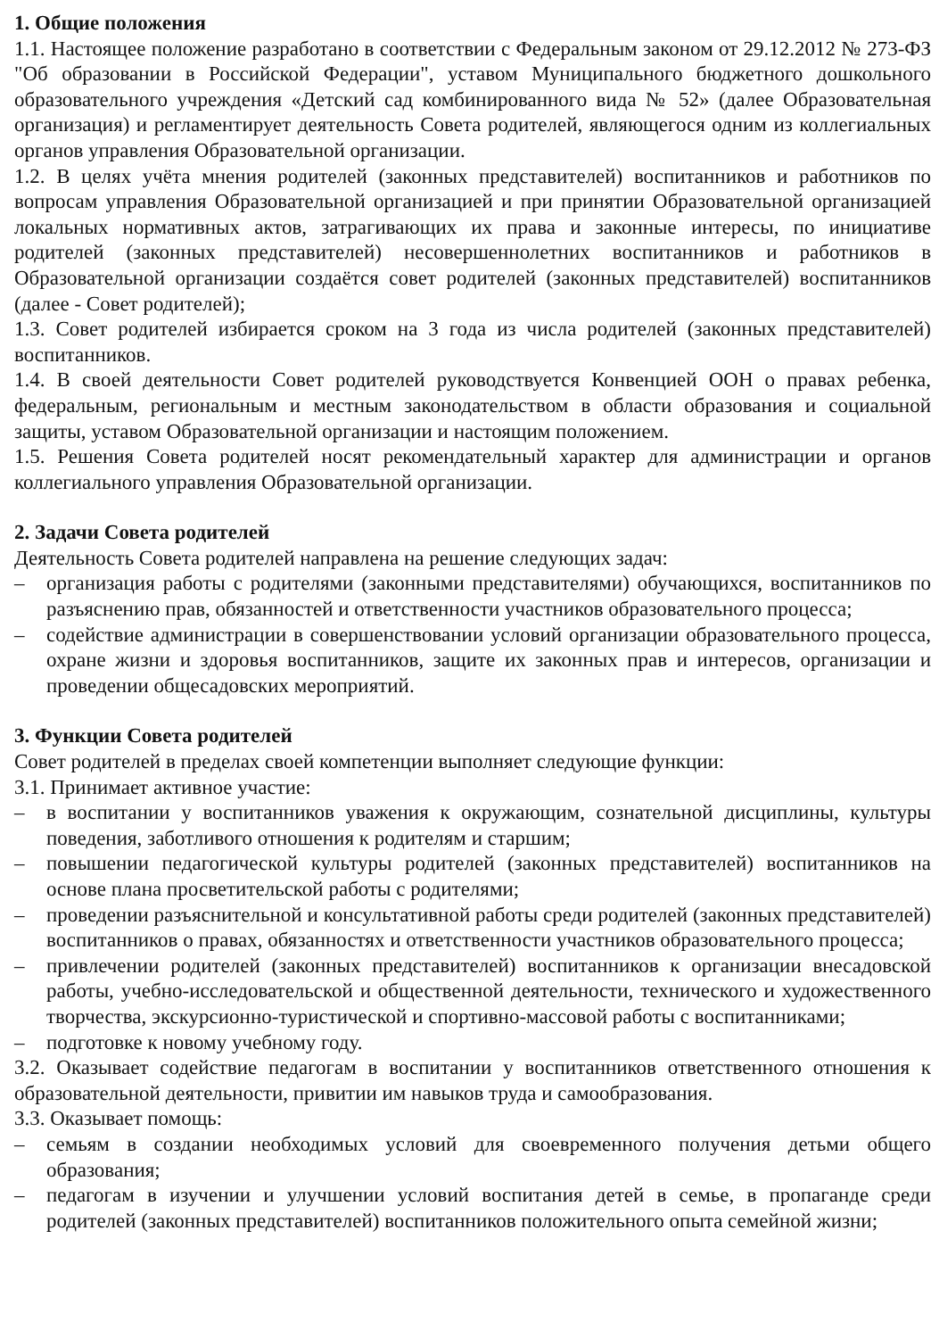1. Общие положения
1.1. Настоящее положение разработано в соответствии с Федеральным законом от 29.12.2012 № 273-ФЗ "Об образовании в Российской Федерации", уставом Муниципального бюджетного дошкольного образовательного учреждения «Детский сад комбинированного вида № 52» (далее Образовательная организация) и регламентирует деятельность Совета родителей, являющегося одним из коллегиальных органов управления Образовательной организации.
1.2. В целях учёта мнения родителей (законных представителей) воспитанников и работников по вопросам управления Образовательной организацией и при принятии Образовательной организацией локальных нормативных актов, затрагивающих их права и законные интересы, по инициативе родителей (законных представителей) несовершеннолетних воспитанников и работников в Образовательной организации создаётся совет родителей (законных представителей) воспитанников (далее - Совет родителей);
1.3. Совет родителей избирается сроком на 3 года из числа родителей (законных представителей) воспитанников.
1.4. В своей деятельности Совет родителей руководствуется Конвенцией ООН о правах ребенка, федеральным, региональным и местным законодательством в области образования и социальной защиты, уставом Образовательной организации и настоящим положением.
1.5. Решения Совета родителей носят рекомендательный характер для администрации и органов коллегиального управления Образовательной организации.
2. Задачи Совета родителей
Деятельность Совета родителей направлена на решение следующих задач:
– организация работы с родителями (законными представителями) обучающихся, воспитанников по разъяснению прав, обязанностей и ответственности участников образовательного процесса;
– содействие администрации в совершенствовании условий организации образовательного процесса, охране жизни и здоровья воспитанников, защите их законных прав и интересов, организации и проведении общесадовских мероприятий.
3. Функции Совета родителей
Совет родителей в пределах своей компетенции выполняет следующие функции:
3.1. Принимает активное участие:
– в воспитании у воспитанников уважения к окружающим, сознательной дисциплины, культуры поведения, заботливого отношения к родителям и старшим;
– повышении педагогической культуры родителей (законных представителей) воспитанников на основе плана просветительской работы с родителями;
– проведении разъяснительной и консультативной работы среди родителей (законных представителей) воспитанников о правах, обязанностях и ответственности участников образовательного процесса;
– привлечении родителей (законных представителей) воспитанников к организации внесадовской работы, учебно-исследовательской и общественной деятельности, технического и художественного творчества, экскурсионно-туристической и спортивно-массовой работы с воспитанниками;
– подготовке к новому учебному году.
3.2. Оказывает содействие педагогам в воспитании у воспитанников ответственного отношения к образовательной деятельности, привитии им навыков труда и самообразования.
3.3. Оказывает помощь:
– семьям в создании необходимых условий для своевременного получения детьми общего образования;
– педагогам в изучении и улучшении условий воспитания детей в семье, в пропаганде среди родителей (законных представителей) воспитанников положительного опыта семейной жизни;